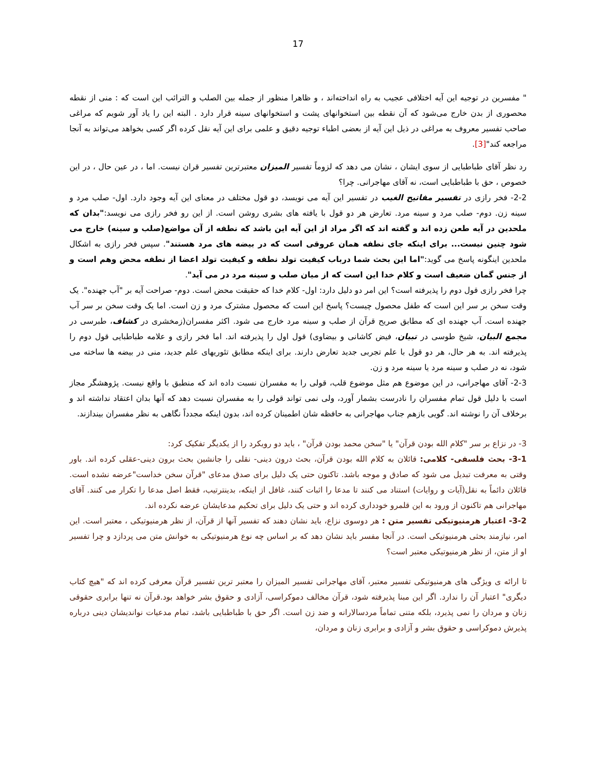17
" مفسرین در توجیه این آیه اختلافی عجیب به راه انداخته‌اند ، و ظاهرا منظور از جمله بین الصلب و الترائب این است که : منی از نقطه محصوری از بدن خارج می‌شود که آن نقطه بین استخوانهای پشت و استخوانهای سینه قرار دارد . البته این را یاد آور شویم که مراغی صاحب تفسیر معروف به مراغی در ذیل این آیه از بعضی اطباء توجیه دقیق و علمی برای این آیه نقل کرده اگر کسی بخواهد می‌تواند به آنجا مراجعه کند"[3].
رد نظر آقای طباطبایی از سوی ایشان ، نشان می دهد که لزوماً تفسیر المیزان معتبرترین تفسیر قران نیست. اما ، در عین حال ، در این خصوص ، حق با طباطبایی است، نه آقای مهاجرانی. چرا؟
2-2- فخر رازی در تفسیر مفاتیح الغیب در تفسیر این آیه می نویسد، دو قول مختلف در معنای این آیه وجود دارد. اول- صلب مرد و سینه زن. دوم- صلب مرد و سینه مرد. تعارض هر دو قول با یافته های بشری روشن است. از این رو فخر رازی می نویسد:"بدان که ملحدین در آیه طعن زده اند و گفته اند که اگر مراد از این آیه این باشد که نطفه از آن مواضع(صلب و سینه) خارج می شود چنین نیست... برای اینکه جای نطفه همان عروقی است که در بیضه های مرد هستند". سپس فخر رازی به اشکال ملحدین اینگونه پاسخ می گوید:"اما این بحث شما درباب کیفیت تولد نطفه و کیفیت تولد اعضا از نطفه محض وهم است و از جنس گمان ضعیف است و کلام خدا این است که از میان صلب و سینه مرد در می آید".
چرا فخر رازی قول دوم را پذیرفته است؟ این امر دو دلیل دارد: اول- کلام خدا که حقیقت محض است. دوم- صراحت آیه بر "آب جهنده". یک وقت سخن بر سر این است که طفل محصول چیست؟ پاسخ این است که محصول مشترک مرد و زن است. اما یک وقت سخن بر سر آب جهنده است. آب جهنده ای که مطابق صریح قرآن از صلب و سینه مرد خارج می شود. اکثر مفسران(زمخشری در کشاف، طبرسی در مجمع البیان، شیخ طوسی در تبیان، فیض کاشانی و بیضاوی) قول اول را پذیرفته اند. اما فخر رازی و علامه طباطبایی قول دوم را پذیرفته اند. به هر حال، هر دو قول با علم تجربی جدید تعارض دارند. برای اینکه مطابق تئوریهای علم جدید، منی در بیضه ها ساخته می شود، نه در صلب و سینه مرد یا سینه مرد و زن.
2-3- آقای مهاجرانی، در این موضوع هم مثل موضوع قلب، قولی را به مفسران نسبت داده اند که منطبق با واقع نیست. پژوهشگر مجاز است با دلیل قول تمام مفسران را نادرست بشمار آورد، ولی نمی تواند قولی را به مفسران نسبت دهد که آنها بدان اعتقاد نداشته اند و برخلاف آن را نوشته اند. گویی بازهم جناب مهاجرانی به حافظه شان اطمینان کرده اند، بدون اینکه مجدداً نگاهی به نظر مفسران بیندازند.
3- در نزاع بر سر "کلام الله بودن قرآن" یا "سخن محمد بودن قرآن" ، باید دو رویکرد را از یکدیگر تفکیک کرد:
3-1- بحث فلسفی- کلامی: قائلان به کلام الله بودن قرآن، بحث درون دینی- نقلی را جانشین بحث برون دینی-عقلی کرده اند. باور وقتی به معرفت تبدیل می شود که صادق و موجه باشد. تاکنون حتی یک دلیل برای صدق مدعای "قرآن سخن خداست"عرضه نشده است. قائلان دائماً به نقل(آیات و روایات) استناد می کنند تا مدعا را اثبات کنند، غافل از اینکه، بدینترتیب، فقط اصل مدعا را تکرار می کنند. آقای مهاجرانی هم تاکنون از ورود به این قلمرو خودداری کرده اند و حتی یک دلیل برای تحکیم مدعایشان عرضه نکرده اند.
3-2- اعتبار هرمنیوتیکی تفسیر متن : هر دوسوی نزاع، باید نشان دهند که تفسیر آنها از قرآن، از نظر هرمنیوتیکی ، معتبر است. این امر، نیازمند بحثی هرمنیوتیکی است. در آنجا مفسر باید نشان دهد که بر اساس چه نوع هرمنیوتیکی به خوانش متن می پردازد و چرا تفسیر او از متن، از نظر هرمنیوتیکی معتبر است؟
تا ارائه ی ویژگی های هرمنیوتیکی تفسیر معتبر، آقای مهاجرانی تفسیر المیزان را معتبر ترین تفسیر قرآن معرفی کرده اند که "هیچ کتاب دیگری" اعتبار آن را ندارد. اگر این مبنا پذیرفته شود، قرآن مخالف دموکراسی، آزادی و حقوق بشر خواهد بود.قرآن نه تنها برابری حقوقی زنان و مردان را نمی پذیرد، بلکه متنی تماماً مردسالارانه و ضد زن است. اگر حق با طباطبایی باشد، تمام مدعیات نواندیشان دینی درباره پذیرش دموکراسی و حقوق بشر و آزادی و برابری زنان و مردان،